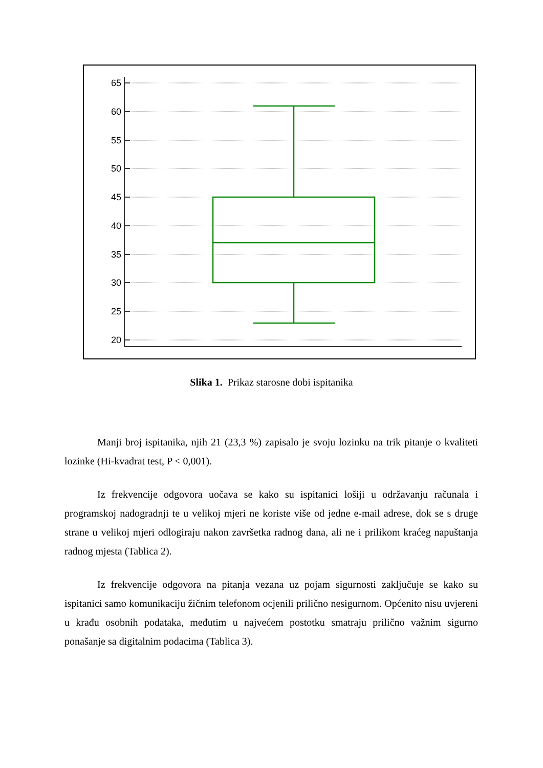65
60
55
50
45
40
35
30
25
20
Slika 1. Prikaz starosne dobi ispitanika
Manji broj ispitanika, njih 21 (23,3 %) zapisalo je svoju lozinku na trik pitanje o kvaliteti lozinke (Hi-kvadrat test, P < 0,001).
Iz frekvencije odgovora uočava se kako su ispitanici lošiji u održavanju računala i programskoj nadogradnji te u velikoj mjeri ne koriste više od jedne e-mail adrese, dok se s druge strane u velikoj mjeri odlogiraju nakon završetka radnog dana, ali ne i prilikom kraćeg napuštanja radnog mjesta (Tablica 2).
Iz frekvencije odgovora na pitanja vezana uz pojam sigurnosti zaključuje se kako su ispitanici samo komunikaciju žičnim telefonom ocjenili prilično nesigurnom. Općenito nisu uvjereni u krađu osobnih podataka, međutim u najvećem postotku smatraju prilično važnim sigurno ponašanje sa digitalnim podacima (Tablica 3).